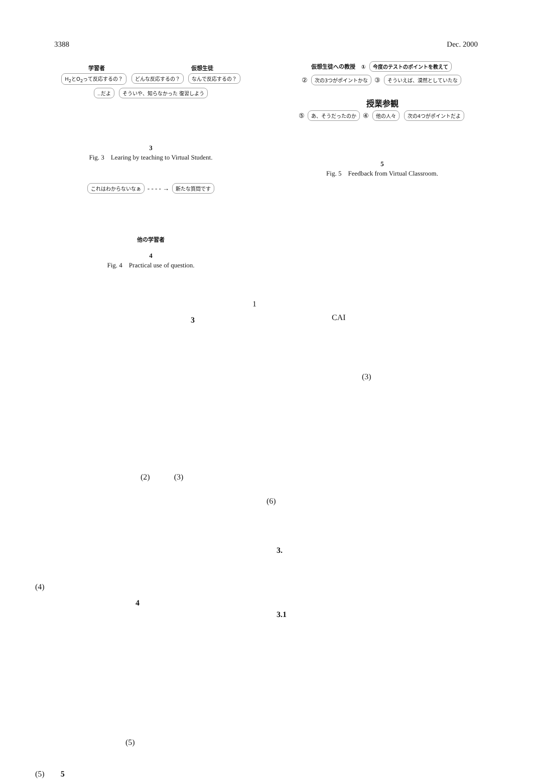3388 Dec. 2000
学習者 仮想生徒
H<sub>2</sub>とO<sub>2</sub>って反応するの？ どんな反応するの？ なんで反応するの？
‥だよ そういや、知らなかった 復習しよう
3
Fig. 3　Learing by teaching to Virtual Student.
これはわからないなぁ - - - - → 新たな質問です
他の学習者
4
Fig. 4　Practical use of question.
1
3
(2)　　　(3)
(4)
4
(5)
(5)　　5
仮想生徒への教授　① 今度のテストのポイントを教えて
② 次の3つがポイントかな ③ そういえば、漠然としていたな
授業参観
⑤ あ、そうだったのか ④ 他の人々 次の4つがポイントだよ
5
Fig. 5　Feedback from Virtual Classroom.
CAI
(3)
(6)
3.
3.1